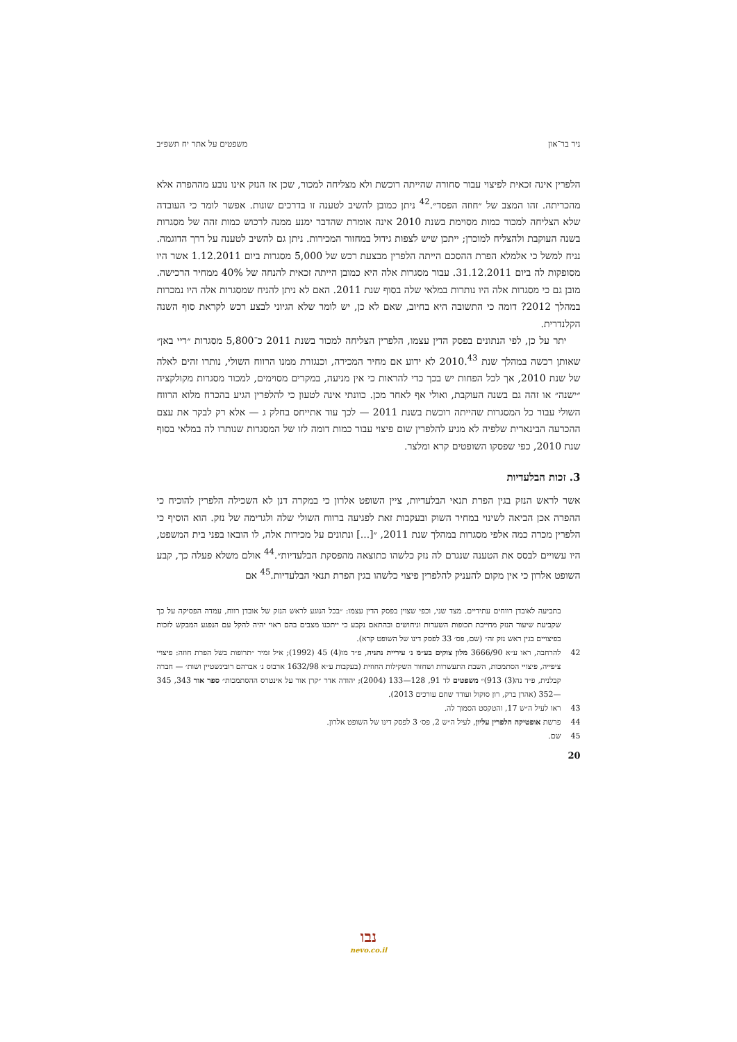ניר בר־און משפטים על אתר יח תשפ״ב
הלפרין אינה זכאית לפיצוי עבור סחורה שהייתה רוכשת ולא מצליחה למכור, שכן אז הנזק אינו נובע מההפרה אלא מהכריתה. זהו המצב של ״חוזה הפסד״.<sup>42</sup> ניתן כמובן להשיב לטענה זו בדרכים שונות. אפשר לומר כי העובדה שלא הצליחה למכור כמות מסוימת בשנת 2010 אינה אומרת שהדבר ימנע ממנה לרכוש כמות זהה של מסגרות בשנה העוקבת ולהצליח למוכרן; ייתכן שיש לצפות גידול במחזור המכירות. ניתן גם להשיב לטענה על דרך הדוגמה. נניח למשל כי אלמלא הפרת ההסכם הייתה הלפרין מבצעת רכש של 5,000 מסגרות ביום 1.12.2011 אשר היו מסופקות לה ביום 31.12.2011. עבור מסגרות אלה היא כמובן הייתה זכאית להנחה של 40% ממחיר הרכישה. מובן גם כי מסגרות אלה היו נותרות במלאי שלה בסוף שנת 2011. האם לא ניתן להניח שמסגרות אלה היו נמכרות במהלך 2012? דומה כי התשובה היא בחיוב, שאם לא כן, יש לומר שלא הגיוני לבצע רכש לקראת סוף השנה הקלנדרית.
יתר על כן, לפי הנתונים בפסק הדין עצמו, הלפרין הצליחה למכור בשנת 2011 כ־5,800 מסגרות ״ריי באן״ שאותן רכשה במהלך שנת 2010.<sup>43</sup> לא ידוע אם מחיר המכירה, וכנגזרת ממנו הרווח השולי, נותרו זהים לאלה של שנת 2010, אך לכל הפחות יש בכך כדי להראות כי אין מניעה, במקרים מסוימים, למכור מסגרות מקולקציה ״ישנה״ או זהה גם בשנה העוקבת, ואולי אף לאחר מכן. כוונתי אינה לטעון כי להלפרין הגיע בהכרח מלוא הרווח השולי עבור כל המסגרות שהייתה רוכשת בשנת 2011 — לכך עוד אתייחס בחלק ג — אלא רק לבקר את עצם ההכרעה הבינארית שלפיה לא מגיע להלפרין שום פיצוי עבור כמות דומה לזו של המסגרות שנותרו לה במלאי בסוף שנת 2010, כפי שפסקו השופטים קרא ומלצר.
3. זכות הבלעדיות
אשר לראש הנזק בגין הפרת תנאי הבלעדיות, ציין השופט אלרון כי במקרה דנן לא השכילה הלפרין להוכיח כי ההפרה אכן הביאה לשינוי במחיר השוק ובעקבות זאת לפגיעה ברווח השולי שלה ולגרימה של נזק. הוא הוסיף כי הלפרין מכרה כמה אלפי מסגרות במהלך שנת 2011, ״[...] ונתונים על מכירות אלה, לו הובאו בפני בית המשפט, היו עשויים לבסס את הטענה שנגרם לה נזק כלשהו כתוצאה מהפסקת הבלעדיות״.<sup>44</sup> אולם משלא פעלה כך, קבע השופט אלרון כי אין מקום להעניק להלפרין פיצוי כלשהו בגין הפרת תנאי הבלעדיות.<sup>45</sup> אם
בתביעה לאובדן רווחים עתידיים. מצד שני, וכפי שצוין בפסק הדין עצמו: ״בכל הנוגע לראש הנזק של אובדן רווח, עמדה הפסיקה על כך שקביעת שיעור הנזק מחייבת תכופות השערות וניחושים ובהתאם נקבע כי ייתכנו מצבים בהם ראוי יהיה להקל עם הנפגע המבקש לזכות בפיצויים בגין ראש נזק זה״ (שם, פס׳ 33 לפסק דינו של השופט קרא).
42 להרחבה, ראו ע״א 3666/90 מלון צוקים בע״מ נ׳ עיריית נתניה, פ״ד מו(4) 45 (1992); איל זמיר ״תרופות בשל הפרת חוזה: פיצויי ציפייה, פיצויי הסתמכות, השבת התעשרות ושחזור השקילות החוזית (בעקבות ע״א 1632/98 ארבוס נ׳ אברהם רובינשטיין ושות׳ — חברה קבלנית, פ״ד נה(3) 913)״ משפטים לד 91, 128—133 (2004); יהודה אדר ״קרן אור על אינטרס ההסתמכות״ ספר אור 343, 345—352 (אהרן ברק, רון סוקול ועודד שחם עורכים 2013).
43 ראו לעיל ה״ש 17, והטקסט הסמוך לה.
44 פרשת אופטיקה הלפרין עליון, לעיל ה״ש 2, פס׳ 3 לפסק דינו של השופט אלרון.
45 שם.
20
נבו
nevo.co.il